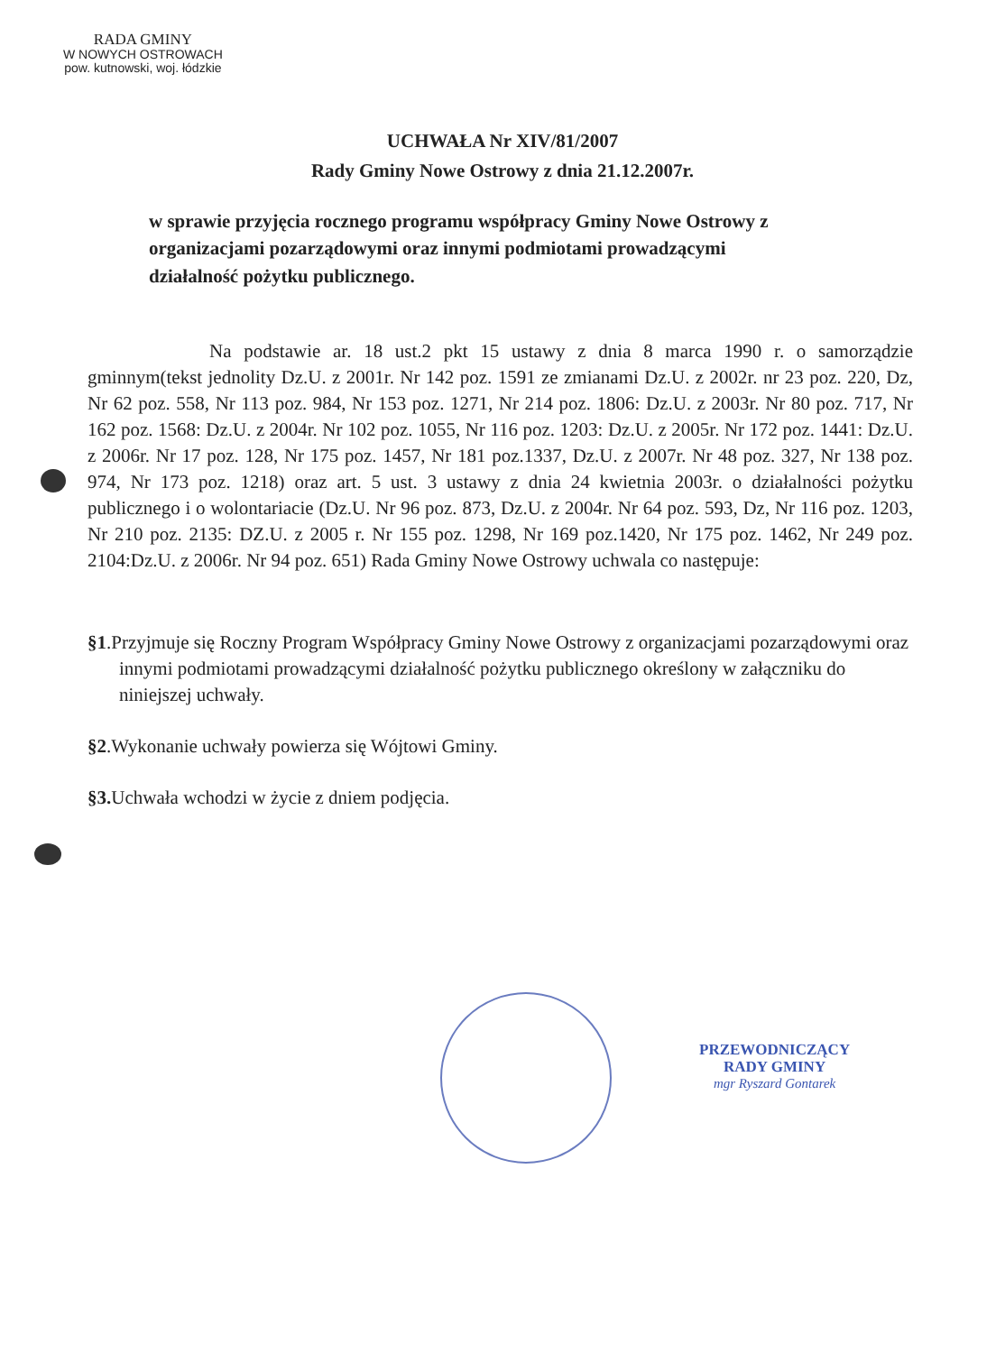RADA GMINY
W NOWYCH OSTROWACH
pow. kutnowski, woj. łódzkie
UCHWAŁA Nr XIV/81/2007
Rady Gminy Nowe Ostrowy z dnia 21.12.2007r.
w sprawie przyjęcia rocznego programu współpracy Gminy Nowe Ostrowy z organizacjami pozarządowymi oraz innymi podmiotami prowadzącymi działalność pożytku publicznego.
Na podstawie ar. 18 ust.2 pkt 15 ustawy z dnia 8 marca 1990 r. o samorządzie gminnym(tekst jednolity Dz.U. z 2001r. Nr 142 poz. 1591 ze zmianami Dz.U. z 2002r. nr 23 poz. 220, Dz, Nr 62 poz. 558, Nr 113 poz. 984, Nr 153 poz. 1271, Nr 214 poz. 1806: Dz.U. z 2003r. Nr 80 poz. 717, Nr 162 poz. 1568: Dz.U. z 2004r. Nr 102 poz. 1055, Nr 116 poz. 1203: Dz.U. z 2005r. Nr 172 poz. 1441: Dz.U. z 2006r. Nr 17 poz. 128, Nr 175 poz. 1457, Nr 181 poz.1337, Dz.U. z 2007r. Nr 48 poz. 327, Nr 138 poz. 974, Nr 173 poz. 1218) oraz art. 5 ust. 3 ustawy z dnia 24 kwietnia 2003r. o działalności pożytku publicznego i o wolontariacie (Dz.U. Nr 96 poz. 873, Dz.U. z 2004r. Nr 64 poz. 593, Dz, Nr 116 poz. 1203, Nr 210 poz. 2135: DZ.U. z 2005 r. Nr 155 poz. 1298, Nr 169 poz.1420, Nr 175 poz. 1462, Nr 249 poz. 2104:Dz.U. z 2006r. Nr 94 poz. 651) Rada Gminy Nowe Ostrowy uchwala co następuje:
§1.Przyjmuje się Roczny Program Współpracy Gminy Nowe Ostrowy z organizacjami pozarządowymi oraz innymi podmiotami prowadzącymi działalność pożytku publicznego określony w załączniku do niniejszej uchwały.
§2.Wykonanie uchwały powierza się Wójtowi Gminy.
§3. Uchwała wchodzi w życie z dniem podjęcia.
PRZEWODNICZĄCY
RADY GMINY
mgr Ryszard Gontarek